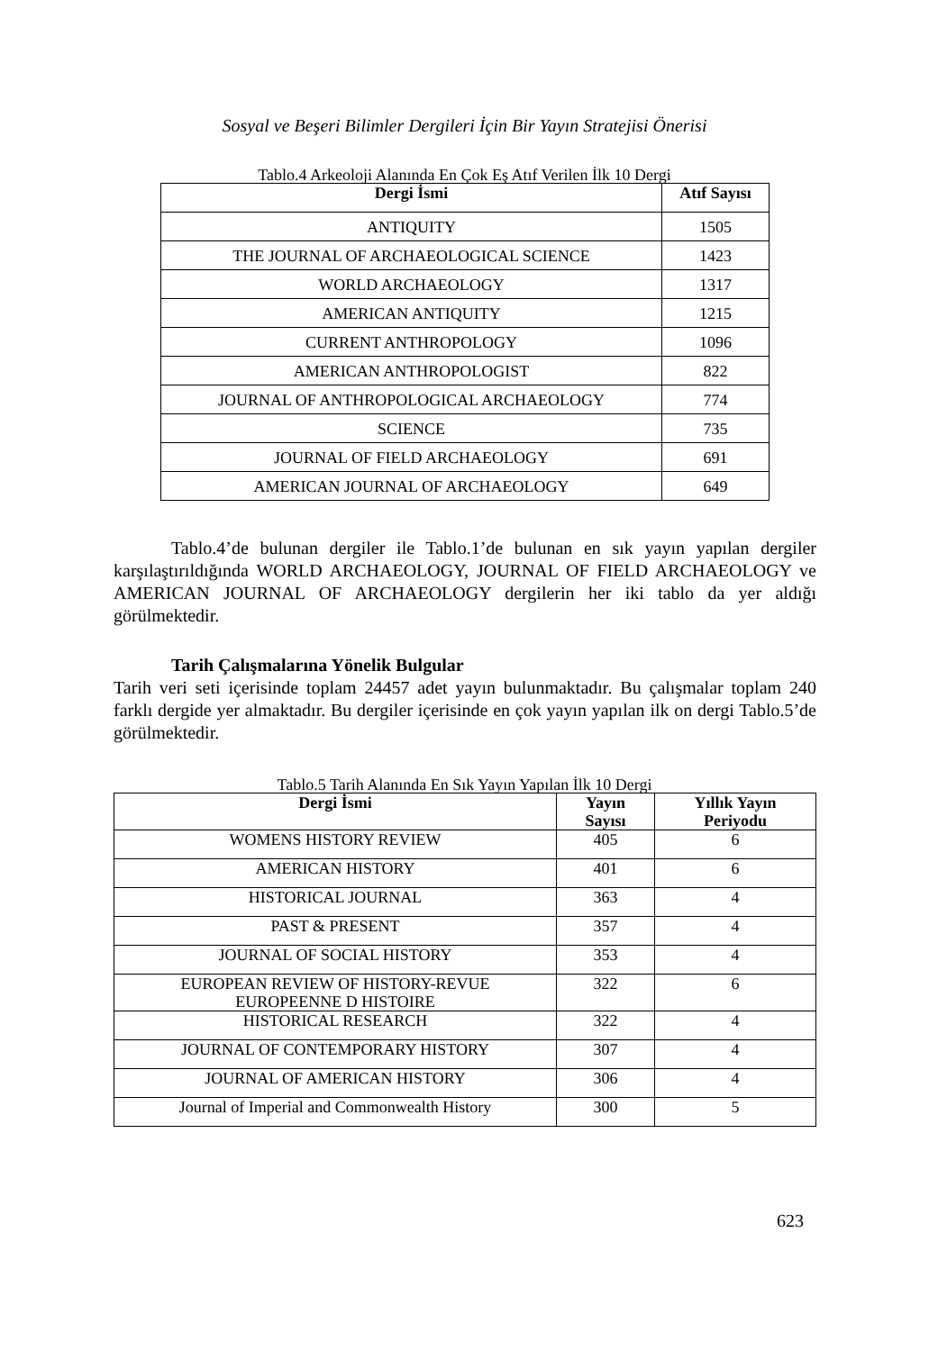Sosyal ve Beşeri Bilimler Dergileri İçin Bir Yayın Stratejisi Önerisi
Tablo.4 Arkeoloji Alanında En Çok Eş Atıf Verilen İlk 10 Dergi
| Dergi İsmi | Atıf Sayısı |
| --- | --- |
| ANTIQUITY | 1505 |
| THE JOURNAL OF ARCHAEOLOGICAL SCIENCE | 1423 |
| WORLD ARCHAEOLOGY | 1317 |
| AMERICAN ANTIQUITY | 1215 |
| CURRENT ANTHROPOLOGY | 1096 |
| AMERICAN ANTHROPOLOGIST | 822 |
| JOURNAL OF ANTHROPOLOGICAL ARCHAEOLOGY | 774 |
| SCIENCE | 735 |
| JOURNAL OF FIELD ARCHAEOLOGY | 691 |
| AMERICAN JOURNAL OF ARCHAEOLOGY | 649 |
Tablo.4’de bulunan dergiler ile Tablo.1’de bulunan en sık yayın yapılan dergiler karşılaştırıldığında WORLD ARCHAEOLOGY, JOURNAL OF FIELD ARCHAEOLOGY ve AMERICAN JOURNAL OF ARCHAEOLOGY dergilerin her iki tablo da yer aldığı görülmektedir.
Tarih Çalışmalarına Yönelik Bulgular
Tarih veri seti içerisinde toplam 24457 adet yayın bulunmaktadır. Bu çalışmalar toplam 240 farklı dergide yer almaktadır. Bu dergiler içerisinde en çok yayın yapılan ilk on dergi Tablo.5’de görülmektedir.
Tablo.5 Tarih Alanında En Sık Yayın Yapılan İlk 10 Dergi
| Dergi İsmi | Yayın Sayısı | Yıllık Yayın Periyodu |
| --- | --- | --- |
| WOMENS HISTORY REVIEW | 405 | 6 |
| AMERICAN HISTORY | 401 | 6 |
| HISTORICAL JOURNAL | 363 | 4 |
| PAST & PRESENT | 357 | 4 |
| JOURNAL OF SOCIAL HISTORY | 353 | 4 |
| EUROPEAN REVIEW OF HISTORY-REVUE EUROPEENNE D HISTOIRE | 322 | 6 |
| HISTORICAL RESEARCH | 322 | 4 |
| JOURNAL OF CONTEMPORARY HISTORY | 307 | 4 |
| JOURNAL OF AMERICAN HISTORY | 306 | 4 |
| Journal of Imperial and Commonwealth History | 300 | 5 |
623